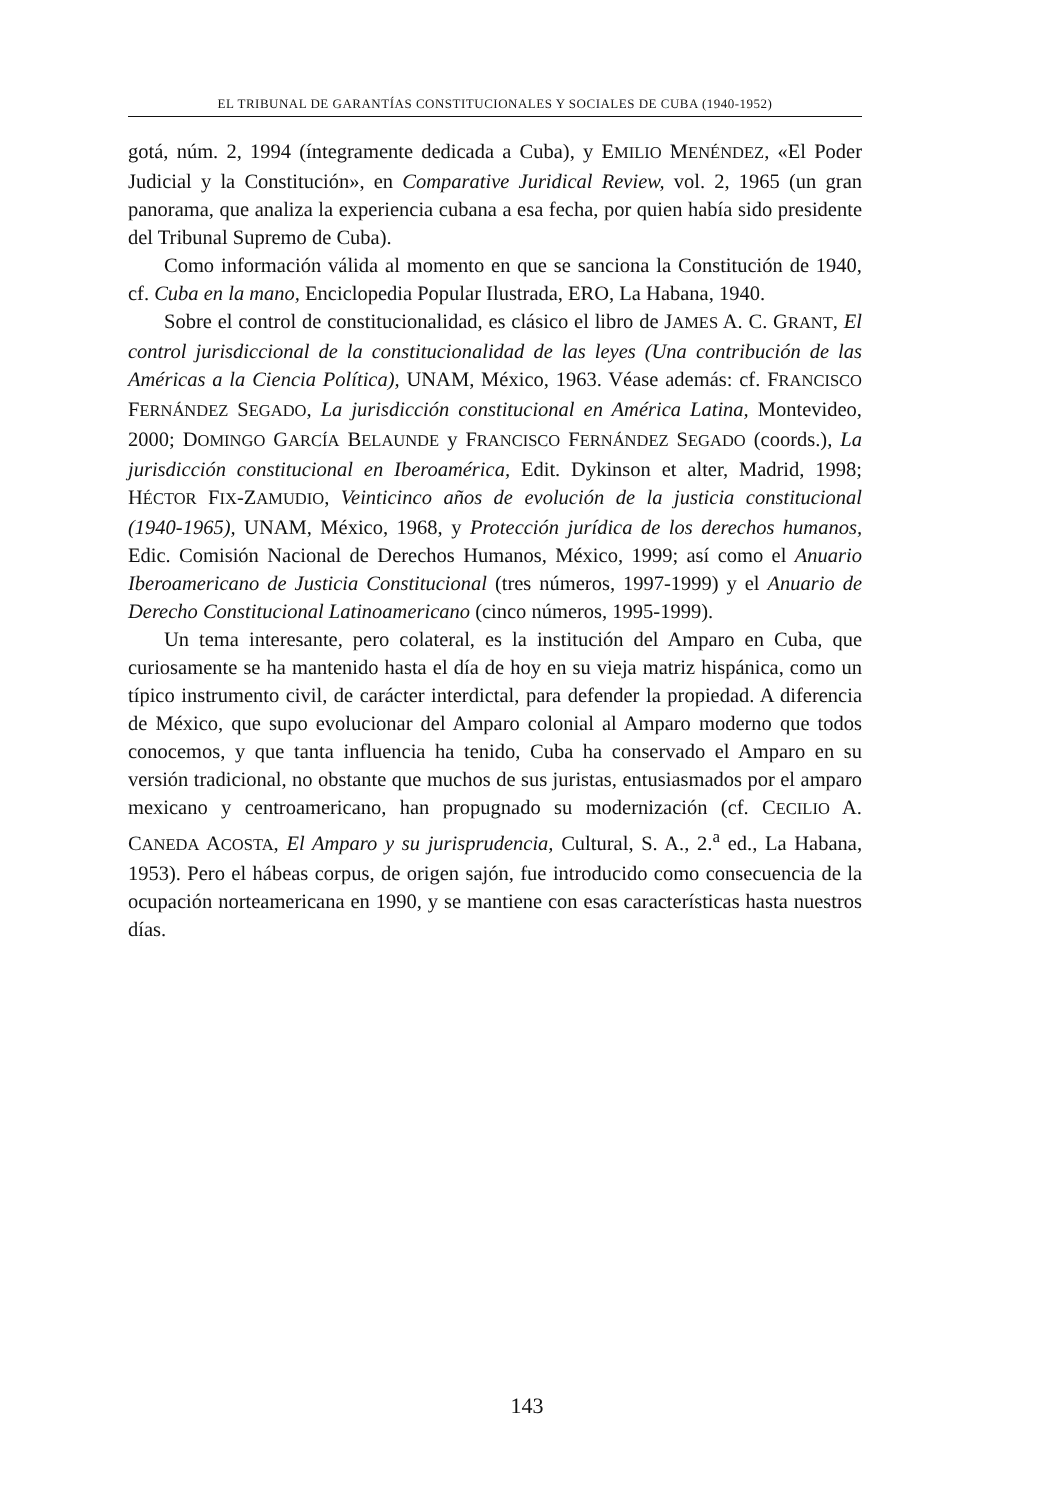EL TRIBUNAL DE GARANTÍAS CONSTITUCIONALES Y SOCIALES DE CUBA (1940-1952)
gotá, núm. 2, 1994 (íntegramente dedicada a Cuba), y EMILIO MENÉNDEZ, «El Poder Judicial y la Constitución», en Comparative Juridical Review, vol. 2, 1965 (un gran panorama, que analiza la experiencia cubana a esa fecha, por quien había sido presidente del Tribunal Supremo de Cuba).
Como información válida al momento en que se sanciona la Constitución de 1940, cf. Cuba en la mano, Enciclopedia Popular Ilustrada, ERO, La Habana, 1940.
Sobre el control de constitucionalidad, es clásico el libro de JAMES A. C. GRANT, El control jurisdiccional de la constitucionalidad de las leyes (Una contribución de las Américas a la Ciencia Política), UNAM, México, 1963. Véase además: cf. FRANCISCO FERNÁNDEZ SEGADO, La jurisdicción constitucional en América Latina, Montevideo, 2000; DOMINGO GARCÍA BELAUNDE y FRANCISCO FERNÁNDEZ SEGADO (coords.), La jurisdicción constitucional en Iberoamérica, Edit. Dykinson et alter, Madrid, 1998; HÉCTOR FIX-ZAMUDIO, Veinticinco años de evolución de la justicia constitucional (1940-1965), UNAM, México, 1968, y Protección jurídica de los derechos humanos, Edic. Comisión Nacional de Derechos Humanos, México, 1999; así como el Anuario Iberoamericano de Justicia Constitucional (tres números, 1997-1999) y el Anuario de Derecho Constitucional Latinoamericano (cinco números, 1995-1999).
Un tema interesante, pero colateral, es la institución del Amparo en Cuba, que curiosamente se ha mantenido hasta el día de hoy en su vieja matriz hispánica, como un típico instrumento civil, de carácter interdictal, para defender la propiedad. A diferencia de México, que supo evolucionar del Amparo colonial al Amparo moderno que todos conocemos, y que tanta influencia ha tenido, Cuba ha conservado el Amparo en su versión tradicional, no obstante que muchos de sus juristas, entusiasmados por el amparo mexicano y centroamericano, han propugnado su modernización (cf. CECILIO A. CANEDA ACOSTA, El Amparo y su jurisprudencia, Cultural, S. A., 2.<sup>a</sup> ed., La Habana, 1953). Pero el hábeas corpus, de origen sajón, fue introducido como consecuencia de la ocupación norteamericana en 1990, y se mantiene con esas características hasta nuestros días.
143